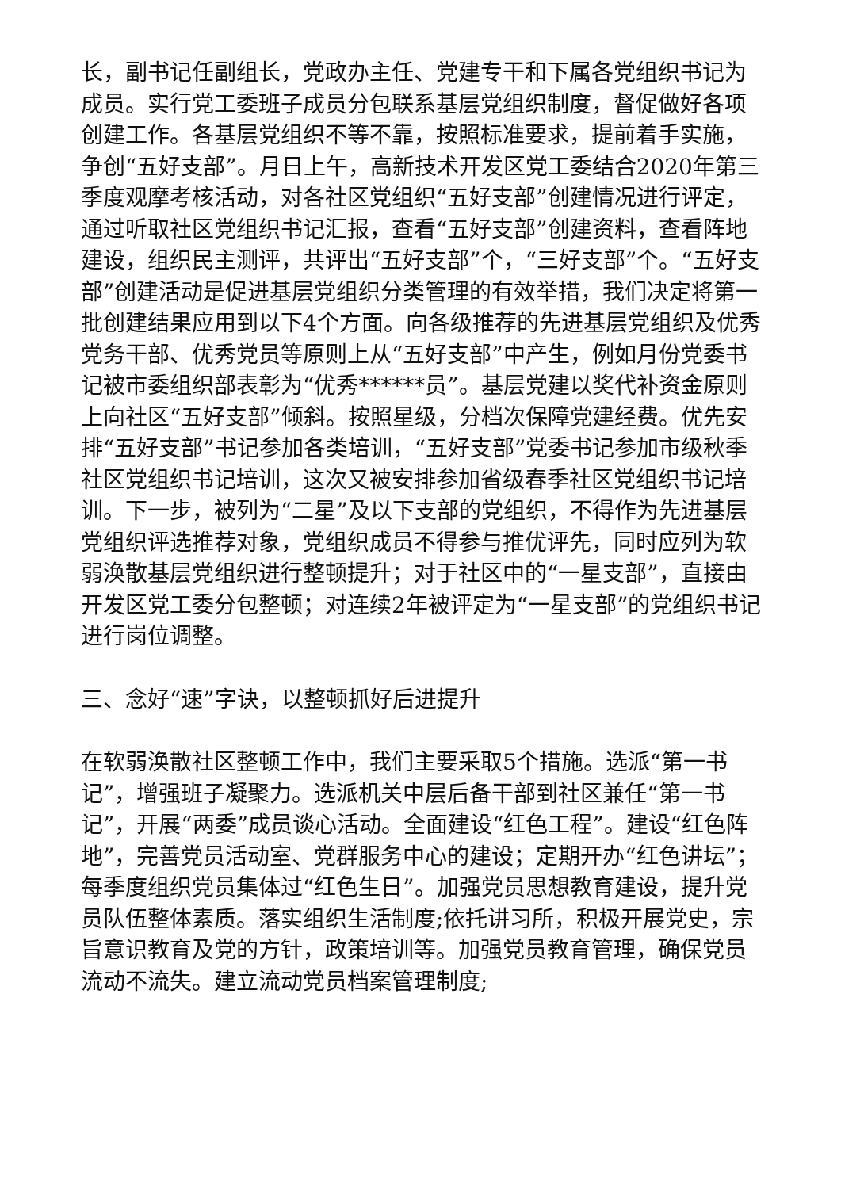长，副书记任副组长，党政办主任、党建专干和下属各党组织书记为成员。实行党工委班子成员分包联系基层党组织制度，督促做好各项创建工作。各基层党组织不等不靠，按照标准要求，提前着手实施，争创“五好支部”。月日上午，高新技术开发区党工委结合2020年第三季度观摩考核活动，对各社区党组织“五好支部”创建情况进行评定，通过听取社区党组织书记汇报，查看“五好支部”创建资料，查看阵地建设，组织民主测评，共评出“五好支部”个，“三好支部”个。“五好支部”创建活动是促进基层党组织分类管理的有效举措，我们决定将第一批创建结果应用到以下4个方面。向各级推荐的先进基层党组织及优秀党务干部、优秀党员等原则上从“五好支部”中产生，例如月份党委书记被市委组织部表彰为“优秀******员”。基层党建以奖代补资金原则上向社区“五好支部”倾斜。按照星级，分档次保障党建经费。优先安排“五好支部”书记参加各类培训，“五好支部”党委书记参加市级秋季社区党组织书记培训，这次又被安排参加省级春季社区党组织书记培训。下一步，被列为“二星”及以下支部的党组织，不得作为先进基层党组织评选推荐对象，党组织成员不得参与推优评先，同时应列为软弱涣散基层党组织进行整顿提升；对于社区中的“一星支部”，直接由开发区党工委分包整顿；对连续2年被评定为“一星支部”的党组织书记进行岗位调整。
三、念好“速”字诀，以整顿抓好后进提升
在软弱涣散社区整顿工作中，我们主要采取5个措施。选派“第一书记”，增强班子凝聚力。选派机关中层后备干部到社区兼任“第一书记”，开展“两委”成员谈心活动。全面建设“红色工程”。建设“红色阵地”，完善党员活动室、党群服务中心的建设；定期开办“红色讲坛”；每季度组织党员集体过“红色生日”。加强党员思想教育建设，提升党员队伍整体素质。落实组织生活制度;依托讲习所，积极开展党史，宗旨意识教育及党的方针，政策培训等。加强党员教育管理，确保党员流动不流失。建立流动党员档案管理制度;